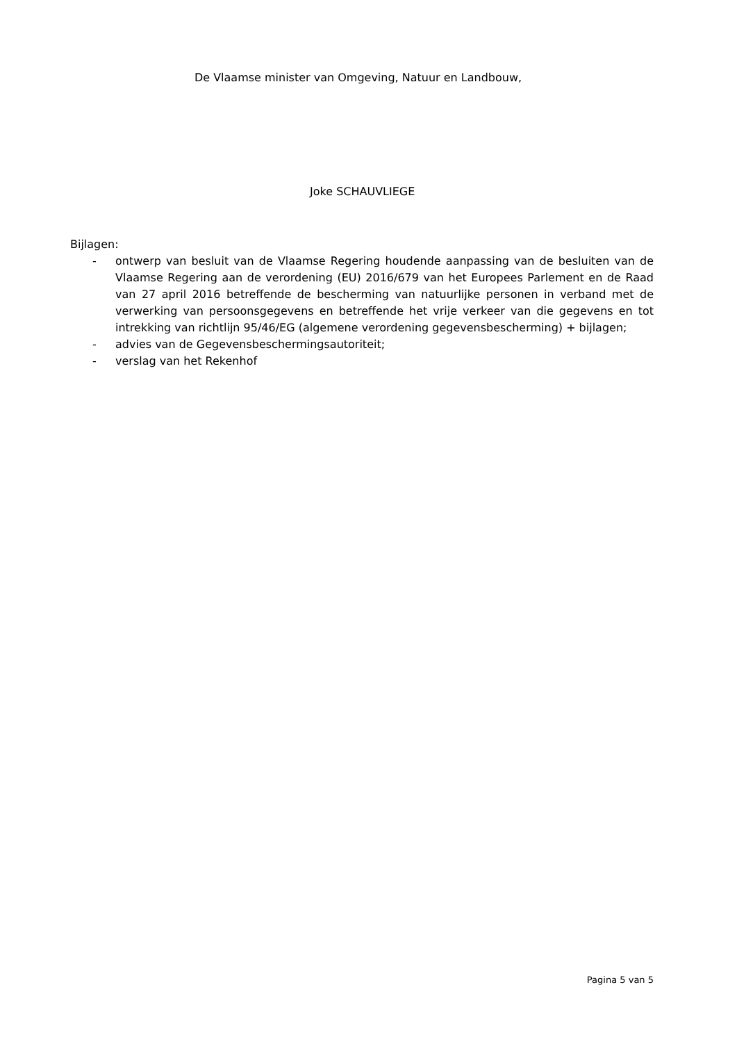De Vlaamse minister van Omgeving, Natuur en Landbouw,
Joke SCHAUVLIEGE
Bijlagen:
- ontwerp van besluit van de Vlaamse Regering houdende aanpassing van de besluiten van de Vlaamse Regering aan de verordening (EU) 2016/679 van het Europees Parlement en de Raad van 27 april 2016 betreffende de bescherming van natuurlijke personen in verband met de verwerking van persoonsgegevens en betreffende het vrije verkeer van die gegevens en tot intrekking van richtlijn 95/46/EG (algemene verordening gegevensbescherming) + bijlagen;
- advies van de Gegevensbeschermingsautoriteit;
- verslag van het Rekenhof
Pagina 5 van 5